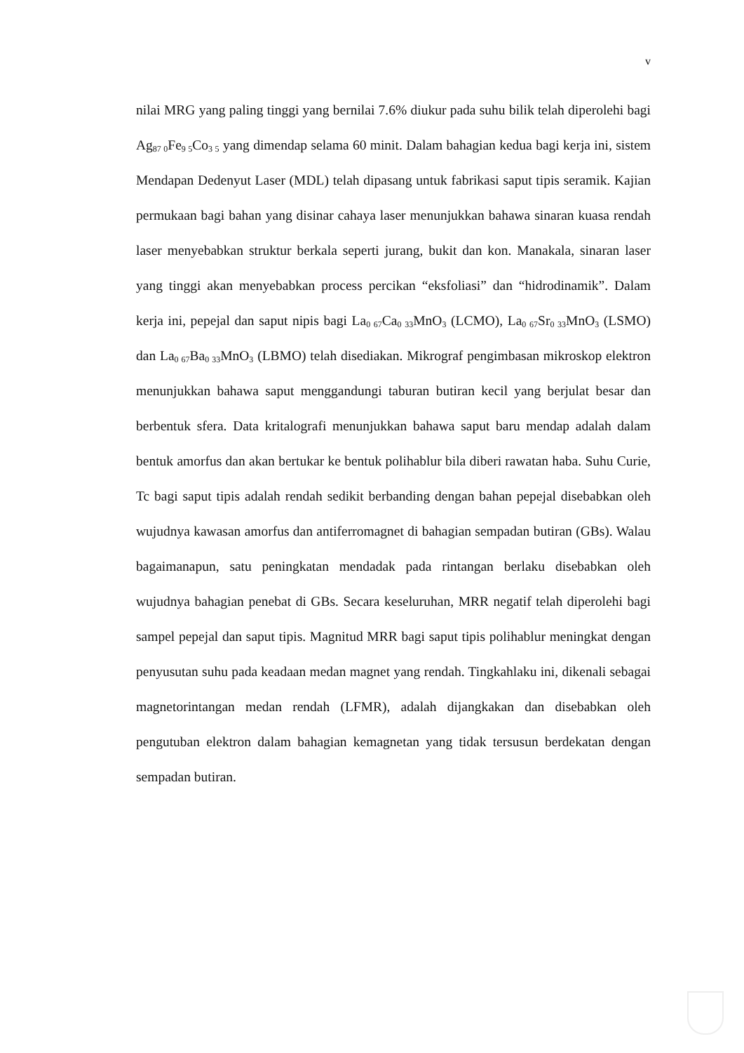v
nilai MRG yang paling tinggi yang bernilai 7.6% diukur pada suhu bilik telah diperolehi bagi Ag<sub>87 0</sub>Fe<sub>9 5</sub>Co<sub>3 5</sub> yang dimendap selama 60 minit. Dalam bahagian kedua bagi kerja ini, sistem Mendapan Dedenyut Laser (MDL) telah dipasang untuk fabrikasi saput tipis seramik. Kajian permukaan bagi bahan yang disinar cahaya laser menunjukkan bahawa sinaran kuasa rendah laser menyebabkan struktur berkala seperti jurang, bukit dan kon. Manakala, sinaran laser yang tinggi akan menyebabkan process percikan “eksfoliasi” dan “hidrodinamik”. Dalam kerja ini, pepejal dan saput nipis bagi La<sub>0 67</sub>Ca<sub>0 33</sub>MnO<sub>3</sub> (LCMO), La<sub>0 67</sub>Sr<sub>0 33</sub>MnO<sub>3</sub> (LSMO) dan La<sub>0 67</sub>Ba<sub>0 33</sub>MnO<sub>3</sub> (LBMO) telah disediakan. Mikrograf pengimbasan mikroskop elektron menunjukkan bahawa saput menggandungi taburan butiran kecil yang berjulat besar dan berbentuk sfera. Data kritalografi menunjukkan bahawa saput baru mendap adalah dalam bentuk amorfus dan akan bertukar ke bentuk polihablur bila diberi rawatan haba. Suhu Curie, Tc bagi saput tipis adalah rendah sedikit berbanding dengan bahan pepejal disebabkan oleh wujudnya kawasan amorfus dan antiferromagnet di bahagian sempadan butiran (GBs). Walau bagaimanapun, satu peningkatan mendadak pada rintangan berlaku disebabkan oleh wujudnya bahagian penebat di GBs. Secara keseluruhan, MRR negatif telah diperolehi bagi sampel pepejal dan saput tipis. Magnitud MRR bagi saput tipis polihablur meningkat dengan penyusutan suhu pada keadaan medan magnet yang rendah. Tingkahlaku ini, dikenali sebagai magnetorintangan medan rendah (LFMR), adalah dijangkakan dan disebabkan oleh pengutuban elektron dalam bahagian kemagnetan yang tidak tersusun berdekatan dengan sempadan butiran.